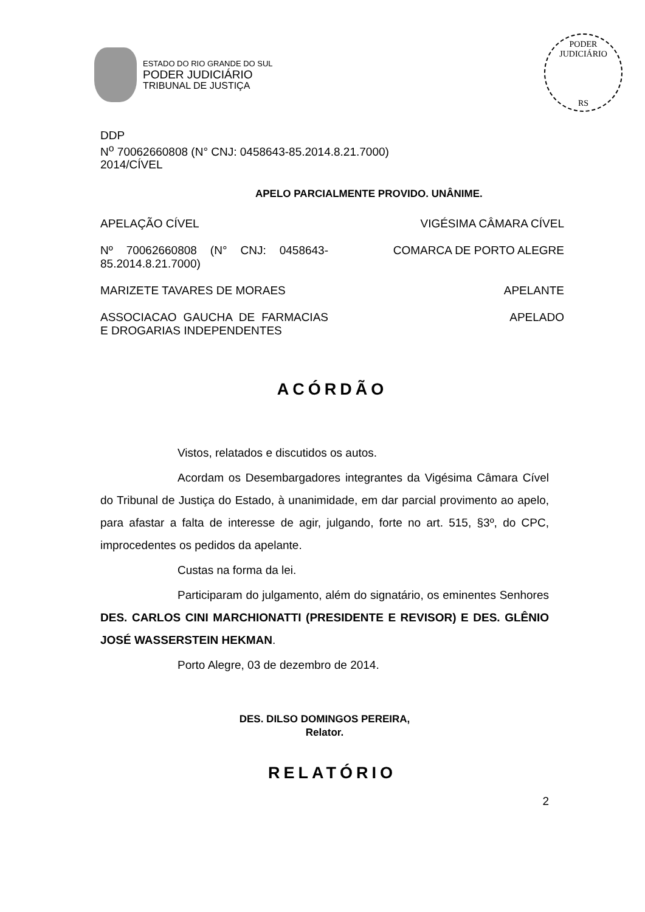ESTADO DO RIO GRANDE DO SUL
PODER JUDICIÁRIO
TRIBUNAL DE JUSTIÇA
PODER JUDICIÁRIO
RS
DDP
N<sup>o</sup> 70062660808 (N° CNJ: 0458643-85.2014.8.21.7000)
2014/CÍVEL
APELO PARCIALMENTE PROVIDO. UNÂNIME.
APELAÇÃO CÍVEL VIGÉSIMA CÂMARA CÍVEL
Nº 70062660808 (N° CNJ: 0458643-85.2014.8.21.7000)
COMARCA DE PORTO ALEGRE
MARIZETE TAVARES DE MORAES APELANTE
ASSOCIACAO GAUCHA DE FARMACIAS E DROGARIAS INDEPENDENTES
APELADO
ACÓRDÃO
Vistos, relatados e discutidos os autos.
Acordam os Desembargadores integrantes da Vigésima Câmara Cível do Tribunal de Justiça do Estado, à unanimidade, em dar parcial provimento ao apelo, para afastar a falta de interesse de agir, julgando, forte no art. 515, §3º, do CPC, improcedentes os pedidos da apelante.
Custas na forma da lei.
Participaram do julgamento, além do signatário, os eminentes Senhores DES. CARLOS CINI MARCHIONATTI (PRESIDENTE E REVISOR) E DES. GLÊNIO JOSÉ WASSERSTEIN HEKMAN.
Porto Alegre, 03 de dezembro de 2014.
DES. DILSO DOMINGOS PEREIRA,
Relator.
RELATÓRIO
2